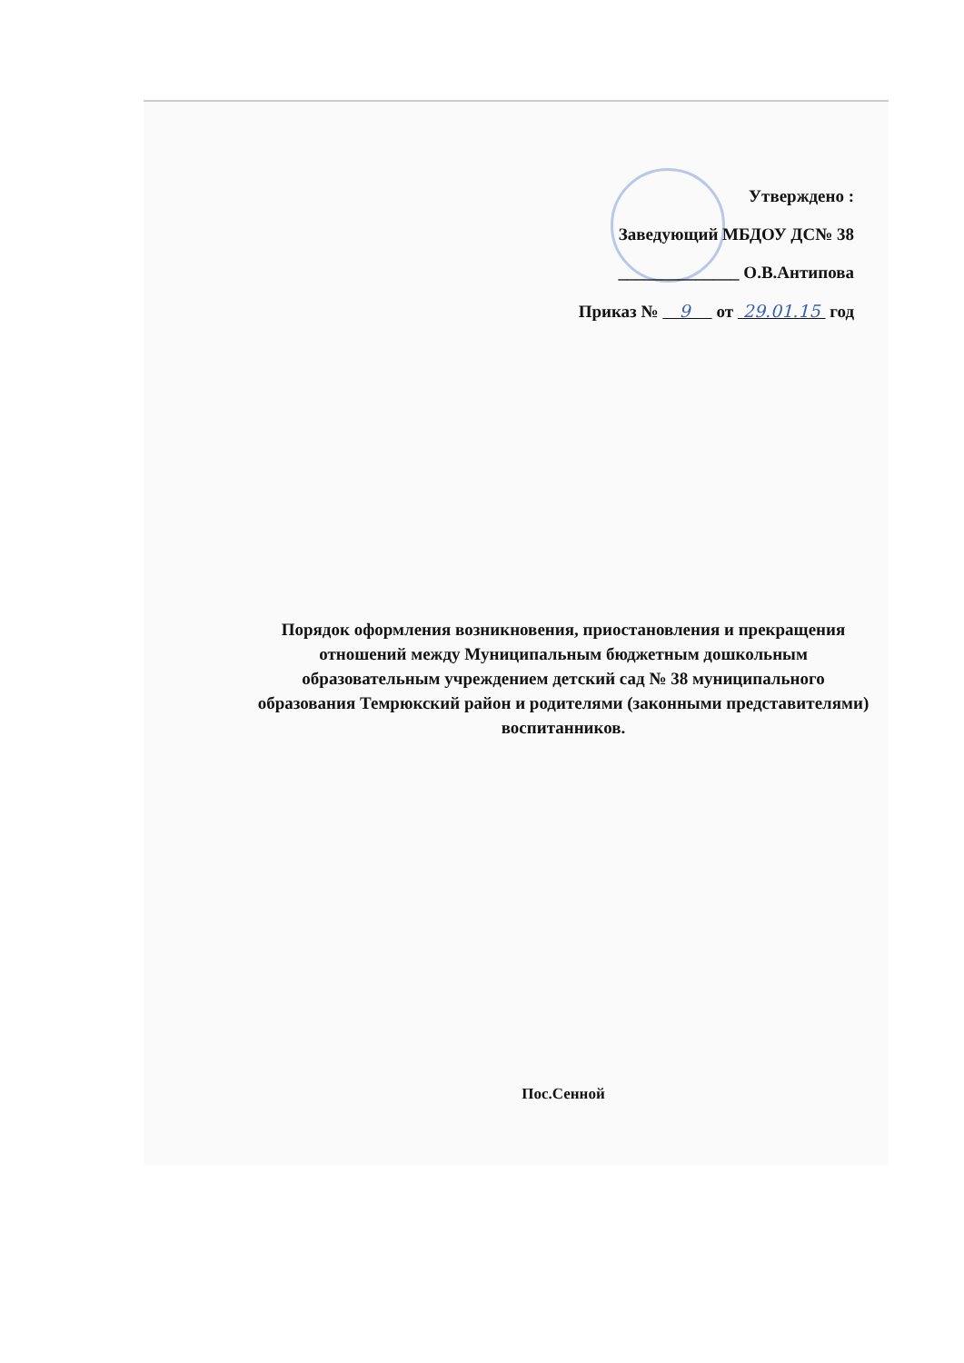Утверждено :
Заведующий МБДОУ ДС№ 38
______________ О.В.Антипова
Приказ № 9 от 29.01.15 год
Порядок оформления возникновения, приостановления и прекращения отношений между Муниципальным бюджетным дошкольным образовательным учреждением детский сад № 38 муниципального образования Темрюкский район и родителями (законными представителями) воспитанников.
Пос.Сенной